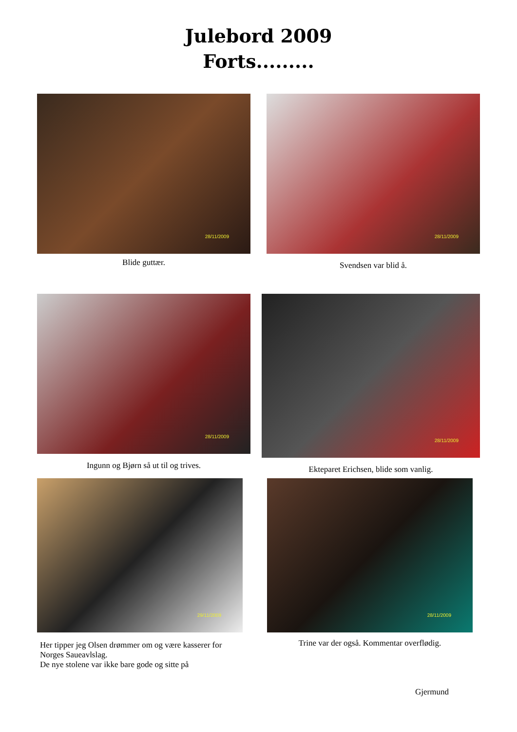Julebord 2009
Forts.........
28/11/2009
Blide guttær.
28/11/2009
Svendsen var blid å.
28/11/2009
Ingunn og Bjørn så ut til og trives.
28/11/2009
Ekteparet Erichsen, blide som vanlig.
29/11/2009
Her tipper jeg Olsen drømmer om og være kasserer for Norges Saueavlslag.
De nye stolene var ikke bare gode og sitte på
28/11/2009
Trine var der også. Kommentar overflødig.
Gjermund